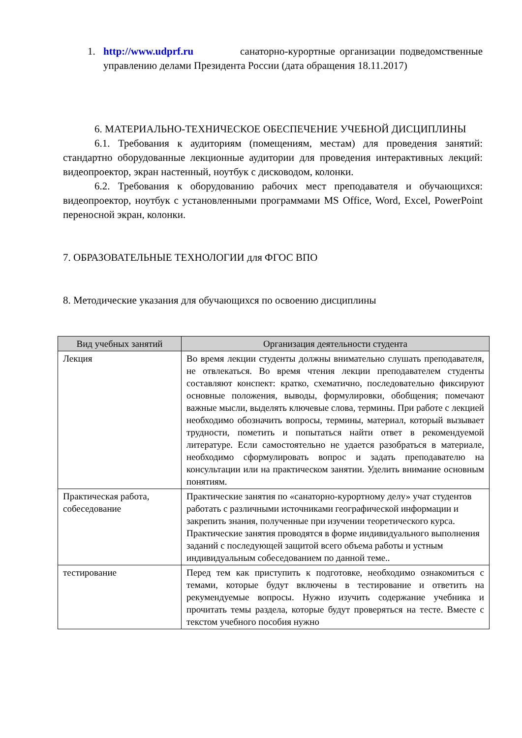1. http://www.udprf.ru санаторно-курортные организации подведомственные управлению делами Президента России (дата обращения 18.11.2017)
6. МАТЕРИАЛЬНО-ТЕХНИЧЕСКОЕ ОБЕСПЕЧЕНИЕ УЧЕБНОЙ ДИСЦИПЛИНЫ
6.1. Требования к аудиториям (помещениям, местам) для проведения занятий: стандартно оборудованные лекционные аудитории для проведения интерактивных лекций: видеопроектор, экран настенный, ноутбук с дисководом, колонки.
6.2. Требования к оборудованию рабочих мест преподавателя и обучающихся: видеопроектор, ноутбук с установленными программами MS Office, Word, Excel, PowerPoint переносной экран, колонки.
7. ОБРАЗОВАТЕЛЬНЫЕ ТЕХНОЛОГИИ для ФГОС ВПО
8. Методические указания для обучающихся по освоению дисциплины
| Вид учебных занятий | Организация деятельности студента |
| --- | --- |
| Лекция | Во время лекции студенты должны внимательно слушать преподавателя, не отвлекаться. Во время чтения лекции преподавателем студенты составляют конспект: кратко, схематично, последовательно фиксируют основные положения, выводы, формулировки, обобщения; помечают важные мысли, выделять ключевые слова, термины. При работе с лекцией необходимо обозначить вопросы, термины, материал, который вызывает трудности, пометить и попытаться найти ответ в рекомендуемой литературе. Если самостоятельно не удается разобраться в материале, необходимо сформулировать вопрос и задать преподавателю на консультации или на практическом занятии. Уделить внимание основным понятиям. |
| Практическая работа, собеседование | Практические занятия по «санаторно-курортному делу» учат студентов работать с различными источниками географической информации и закрепить знания, полученные при изучении теоретического курса. Практические занятия проводятся в форме индивидуального выполнения заданий с последующей защитой всего объема работы и устным индивидуальным собеседованием по данной теме.. |
| тестирование | Перед тем как приступить к подготовке, необходимо ознакомиться с темами, которые будут включены в тестирование и ответить на рекумендуемые вопросы. Нужно изучить содержание учебника и прочитать темы раздела, которые будут проверяться на тесте. Вместе с текстом учебного пособия нужно |